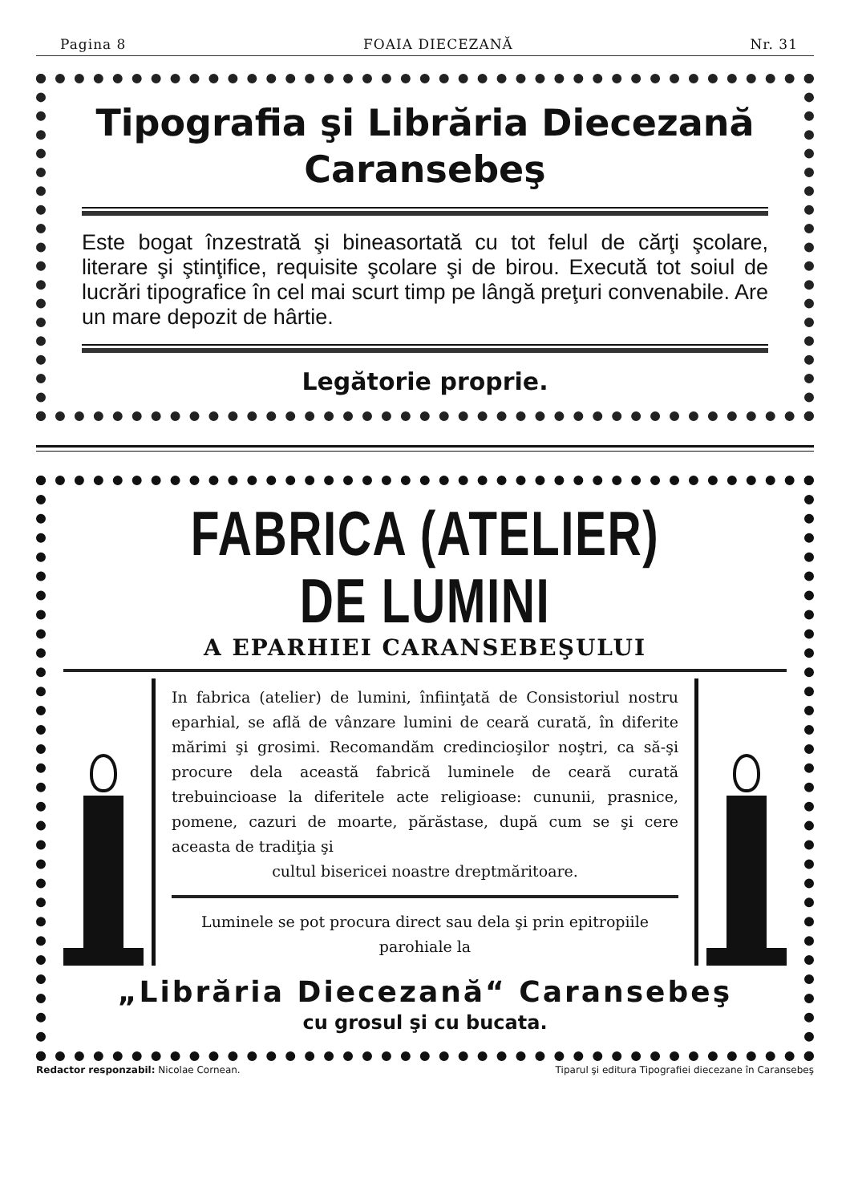Pagina 8 FOAIA DIECEZANĂ Nr. 31
Tipografia şi Librăria Diecezană
Caransebeş
Este bogat înzestrată şi bineasortată cu tot felul de cărţi şcolare, literare şi ştinţifice, requisite şcolare şi de birou. Execută tot soiul de lucrări tipografice în cel mai scurt timp pe lângă preţuri convenabile. Are un mare depozit de hârtie.
Legătorie proprie.
FABRICA (ATELIER) DE LUMINI
A EPARHIEI CARANSEBEŞULUI
In fabrica (atelier) de lumini, înfiinţată de Consistoriul nostru eparhial, se află de vânzare lumini de ceară curată, în diferite mărimi şi grosimi. Recomandăm credincioşilor noştri, ca să-şi procure dela această fabrică luminele de ceară curată trebuincioase la diferitele acte religioase: cununii, prasnice, pomene, cazuri de moarte, părăstase, după cum se şi cere aceasta de tradiţia şi
cultul bisericei noastre dreptmăritoare.
Luminele se pot procura direct sau dela şi prin epitropiile parohiale la
„Librăria Diecezană“ Caransebeş
cu grosul şi cu bucata.
Redactor responzabil: Nicolae Cornean. Tiparul şi editura Tipografiei diecezane în Caransebeş